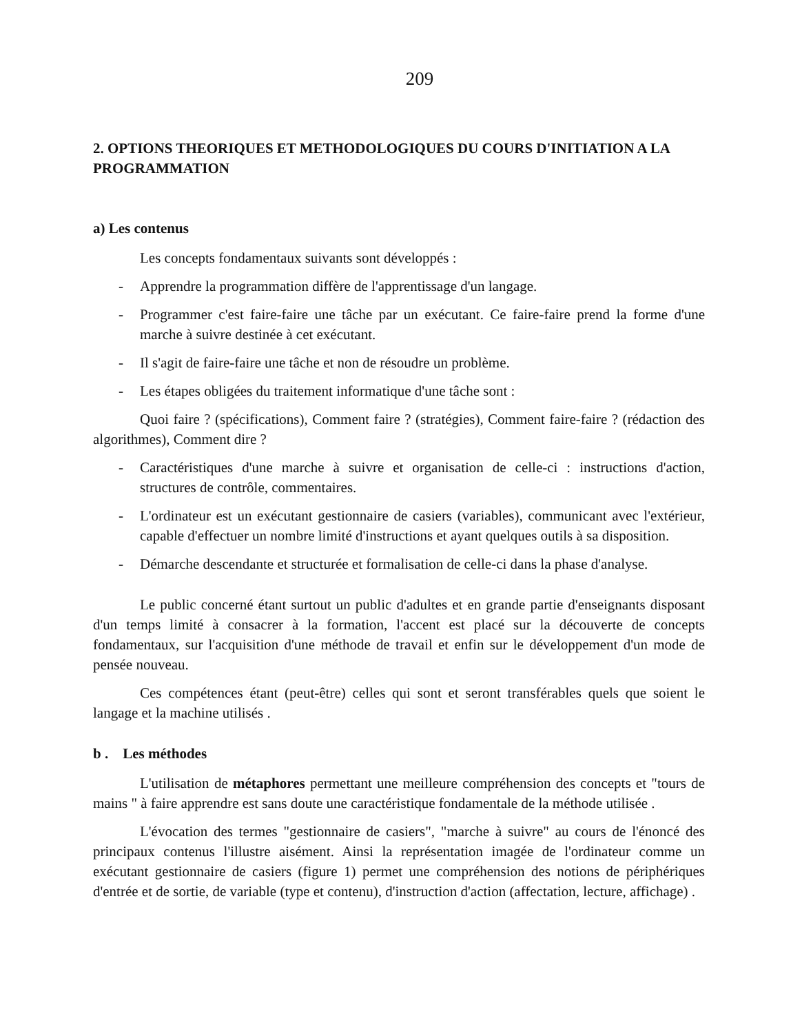209
2. OPTIONS THEORIQUES ET METHODOLOGIQUES DU COURS D'INITIATION A LA PROGRAMMATION
a) Les contenus
Les concepts fondamentaux suivants sont développés :
- Apprendre la programmation diffère de l'apprentissage d'un langage.
- Programmer c'est faire-faire une tâche par un exécutant. Ce faire-faire prend la forme d'une marche à suivre destinée à cet exécutant.
- Il s'agit de faire-faire une tâche et non de résoudre un problème.
- Les étapes obligées du traitement informatique d'une tâche sont :
Quoi faire ? (spécifications), Comment faire ? (stratégies), Comment faire-faire ? (rédaction des algorithmes), Comment dire ?
- Caractéristiques d'une marche à suivre et organisation de celle-ci : instructions d'action, structures de contrôle, commentaires.
- L'ordinateur est un exécutant gestionnaire de casiers (variables), communicant avec l'extérieur, capable d'effectuer un nombre limité d'instructions et ayant quelques outils à sa disposition.
- Démarche descendante et structurée et formalisation de celle-ci dans la phase d'analyse.
Le public concerné étant surtout un public d'adultes et en grande partie d'enseignants disposant d'un temps limité à consacrer à la formation, l'accent est placé sur la découverte de concepts fondamentaux, sur l'acquisition d'une méthode de travail et enfin sur le développement d'un mode de pensée nouveau.
Ces compétences étant (peut-être) celles qui sont et seront transférables quels que soient le langage et la machine utilisés .
b . Les méthodes
L'utilisation de métaphores permettant une meilleure compréhension des concepts et "tours de mains " à faire apprendre est sans doute une caractéristique fondamentale de la méthode utilisée .
L'évocation des termes "gestionnaire de casiers", "marche à suivre" au cours de l'énoncé des principaux contenus l'illustre aisément. Ainsi la représentation imagée de l'ordinateur comme un exécutant gestionnaire de casiers (figure 1) permet une compréhension des notions de périphériques d'entrée et de sortie, de variable (type et contenu), d'instruction d'action (affectation, lecture, affichage) .